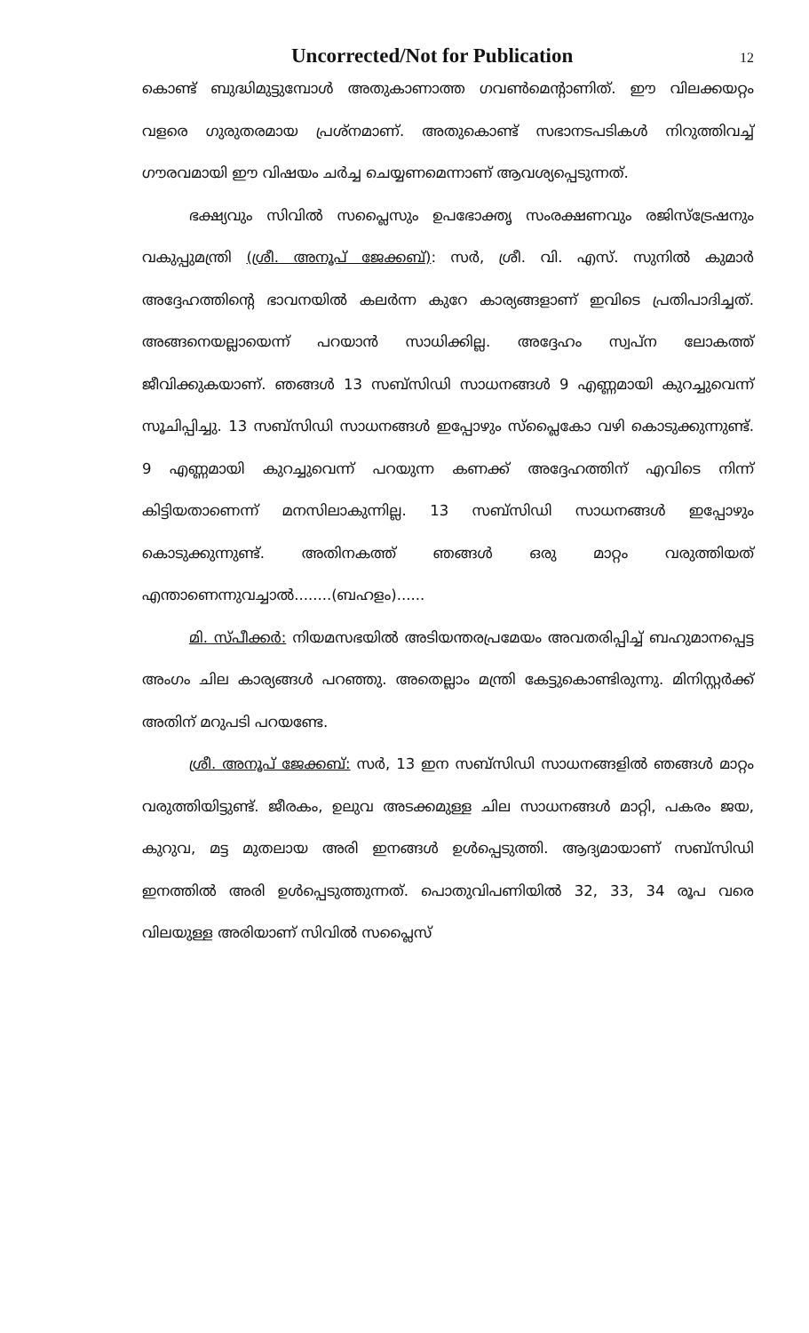Uncorrected/Not for Publication 12
കൊണ്ട് ബുദ്ധിമുട്ടുമ്പോൾ അതുകാണാത്ത ഗവൺമെന്റാണിത്. ഈ വിലക്കയറ്റം വളരെ ഗുരുതരമായ പ്രശ്നമാണ്. അതുകൊണ്ട് സഭാനടപടികൾ നിറുത്തിവച്ച് ഗൗരവമായി ഈ വിഷയം ചർച്ച ചെയ്യണമെന്നാണ് ആവശ്യപ്പെടുന്നത്.
ഭക്ഷ്യവും സിവിൽ സപ്ലൈസും ഉപഭോക്തൃ സംരക്ഷണവും രജിസ്ട്രേഷനും വകുപ്പുമന്ത്രി (ശ്രീ. അനൂപ് ജേക്കബ്): സർ, ശ്രീ. വി. എസ്. സുനിൽ കുമാർ അദ്ദേഹത്തിന്റെ ഭാവനയിൽ കലർന്ന കുറേ കാര്യങ്ങളാണ് ഇവിടെ പ്രതിപാദിച്ചത്. അങ്ങനെയല്ലായെന്ന് പറയാൻ സാധിക്കില്ല. അദ്ദേഹം സ്വപ്ന ലോകത്ത് ജീവിക്കുകയാണ്. ഞങ്ങൾ 13 സബ്സിഡി സാധനങ്ങൾ 9 എണ്ണമായി കുറച്ചുവെന്ന് സൂചിപ്പിച്ചു. 13 സബ്സിഡി സാധനങ്ങൾ ഇപ്പോഴും സ്പ്ലൈകോ വഴി കൊടുക്കുന്നുണ്ട്. 9 എണ്ണമായി കുറച്ചുവെന്ന് പറയുന്ന കണക്ക് അദ്ദേഹത്തിന് എവിടെ നിന്ന് കിട്ടിയതാണെന്ന് മനസിലാകുന്നില്ല. 13 സബ്സിഡി സാധനങ്ങൾ ഇപ്പോഴും കൊടുക്കുന്നുണ്ട്. അതിനകത്ത് ഞങ്ങൾ ഒരു മാറ്റം വരുത്തിയത് എന്താണെന്നുവച്ചാൽ........(ബഹളം)......
മി. സ്പീക്കർ: നിയമസഭയിൽ അടിയന്തരപ്രമേയം അവതരിപ്പിച്ച് ബഹുമാനപ്പെട്ട അംഗം ചില കാര്യങ്ങൾ പറഞ്ഞു. അതെല്ലാം മന്ത്രി കേട്ടുകൊണ്ടിരുന്നു. മിനിസ്റ്റർക്ക് അതിന് മറുപടി പറയണ്ടേ.
ശ്രീ. അനൂപ് ജേക്കബ്: സർ, 13 ഇന സബ്സിഡി സാധനങ്ങളിൽ ഞങ്ങൾ മാറ്റം വരുത്തിയിട്ടുണ്ട്. ജീരകം, ഉലുവ അടക്കമുള്ള ചില സാധനങ്ങൾ മാറ്റി, പകരം ജയ, കുറുവ, മട്ട മുതലായ അരി ഇനങ്ങൾ ഉൾപ്പെടുത്തി. ആദ്യമായാണ് സബ്സിഡി ഇനത്തിൽ അരി ഉൾപ്പെടുത്തുന്നത്. പൊതുവിപണിയിൽ 32, 33, 34 രൂപ വരെ വിലയുള്ള അരിയാണ് സിവിൽ സപ്ലൈസ്